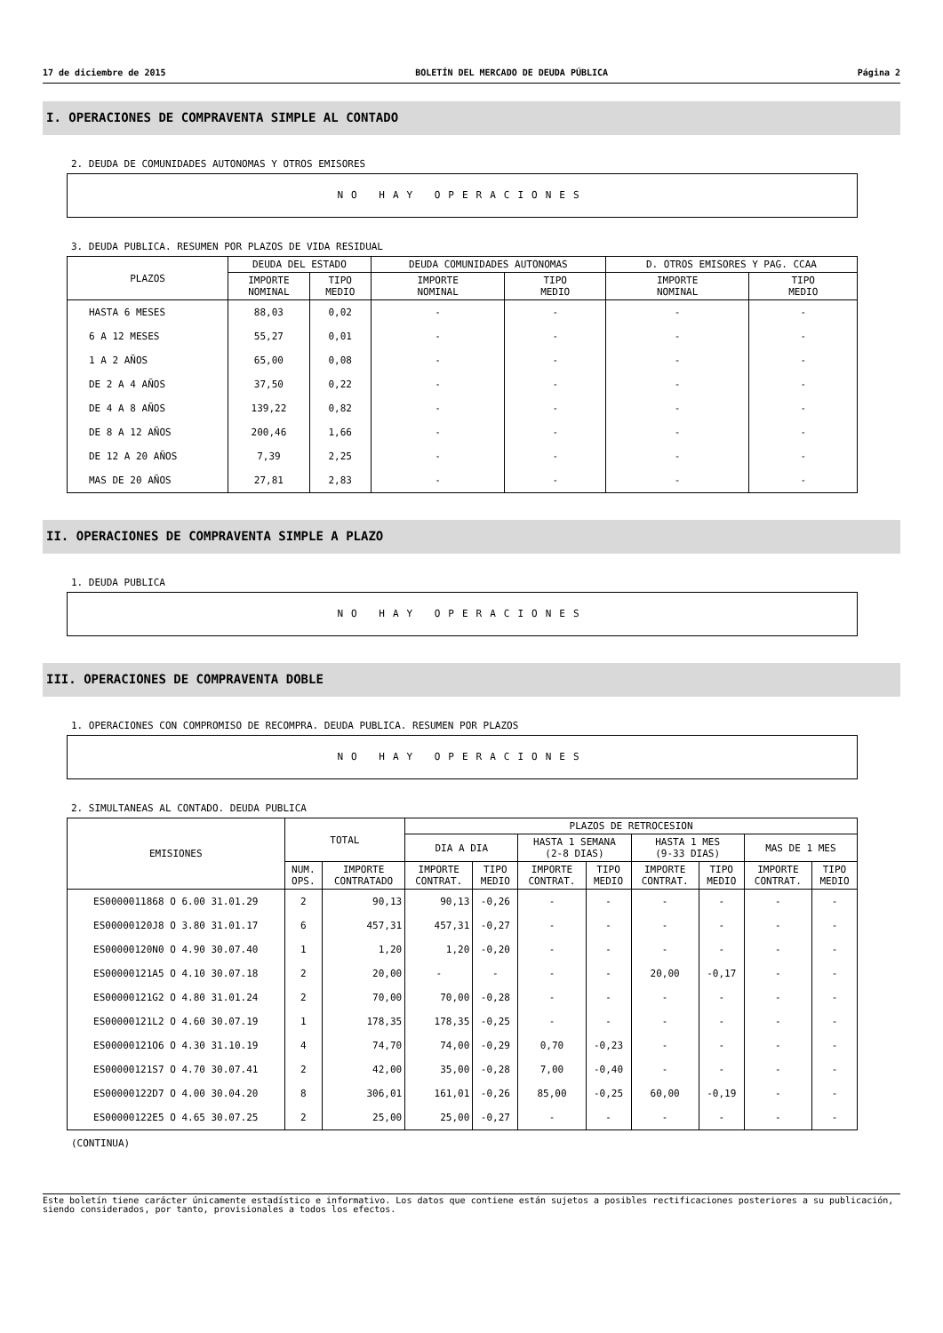17 de diciembre de 2015 BOLETÍN DEL MERCADO DE DEUDA PÚBLICA Página 2
I. OPERACIONES DE COMPRAVENTA SIMPLE AL CONTADO
2. DEUDA DE COMUNIDADES AUTONOMAS Y OTROS EMISORES
NO HAY OPERACIONES
3. DEUDA PUBLICA. RESUMEN POR PLAZOS DE VIDA RESIDUAL
| PLAZOS | DEUDA DEL ESTADO | | DEUDA COMUNIDADES AUTONOMAS | | D. OTROS EMISORES Y PAG. CCAA | |
| --- | --- | --- | --- | --- | --- | --- |
| | IMPORTE NOMINAL | TIPO MEDIO | IMPORTE NOMINAL | TIPO MEDIO | IMPORTE NOMINAL | TIPO MEDIO |
| HASTA 6 MESES | 88,03 | 0,02 | - | - | - | - |
| 6 A 12 MESES | 55,27 | 0,01 | - | - | - | - |
| 1 A 2 AÑOS | 65,00 | 0,08 | - | - | - | - |
| DE 2 A 4 AÑOS | 37,50 | 0,22 | - | - | - | - |
| DE 4 A 8 AÑOS | 139,22 | 0,82 | - | - | - | - |
| DE 8 A 12 AÑOS | 200,46 | 1,66 | - | - | - | - |
| DE 12 A 20 AÑOS | 7,39 | 2,25 | - | - | - | - |
| MAS DE 20 AÑOS | 27,81 | 2,83 | - | - | - | - |
II. OPERACIONES DE COMPRAVENTA SIMPLE A PLAZO
1. DEUDA PUBLICA
NO HAY OPERACIONES
III. OPERACIONES DE COMPRAVENTA DOBLE
1. OPERACIONES CON COMPROMISO DE RECOMPRA. DEUDA PUBLICA. RESUMEN POR PLAZOS
NO HAY OPERACIONES
2. SIMULTANEAS AL CONTADO. DEUDA PUBLICA
| EMISIONES | TOTAL | | PLAZOS DE RETROCESION | | | | | | | |
| --- | --- | --- | --- | --- | --- | --- | --- | --- | --- | --- |
| | | | DIA A DIA | | HASTA 1 SEMANA (2-8 DIAS) | | HASTA 1 MES (9-33 DIAS) | | MAS DE 1 MES | |
| | NUM. OPS. | IMPORTE CONTRATADO | IMPORTE CONTRAT. | TIPO MEDIO | IMPORTE CONTRAT. | TIPO MEDIO | IMPORTE CONTRAT. | TIPO MEDIO | IMPORTE CONTRAT. | TIPO MEDIO |
| ES0000011868 O 6.00 31.01.29 | 2 | 90,13 | 90,13 | -0,26 | - | - | - | - | - | - |
| ES00000120J8 O 3.80 31.01.17 | 6 | 457,31 | 457,31 | -0,27 | - | - | - | - | - | - |
| ES00000120N0 O 4.90 30.07.40 | 1 | 1,20 | 1,20 | -0,20 | - | - | - | - | - | - |
| ES00000121A5 O 4.10 30.07.18 | 2 | 20,00 | - | - | - | - | 20,00 | -0,17 | - | - |
| ES00000121G2 O 4.80 31.01.24 | 2 | 70,00 | 70,00 | -0,28 | - | - | - | - | - | - |
| ES00000121L2 O 4.60 30.07.19 | 1 | 178,35 | 178,35 | -0,25 | - | - | - | - | - | - |
| ES00000121O6 O 4.30 31.10.19 | 4 | 74,70 | 74,00 | -0,29 | 0,70 | -0,23 | - | - | - | - |
| ES00000121S7 O 4.70 30.07.41 | 2 | 42,00 | 35,00 | -0,28 | 7,00 | -0,40 | - | - | - | - |
| ES00000122D7 O 4.00 30.04.20 | 8 | 306,01 | 161,01 | -0,26 | 85,00 | -0,25 | 60,00 | -0,19 | - | - |
| ES00000122E5 O 4.65 30.07.25 | 2 | 25,00 | 25,00 | -0,27 | - | - | - | - | - | - |
(CONTINUA)
Este boletín tiene carácter únicamente estadístico e informativo. Los datos que contiene están sujetos a posibles rectificaciones posteriores a su publicación, siendo considerados, por tanto, provisionales a todos los efectos.